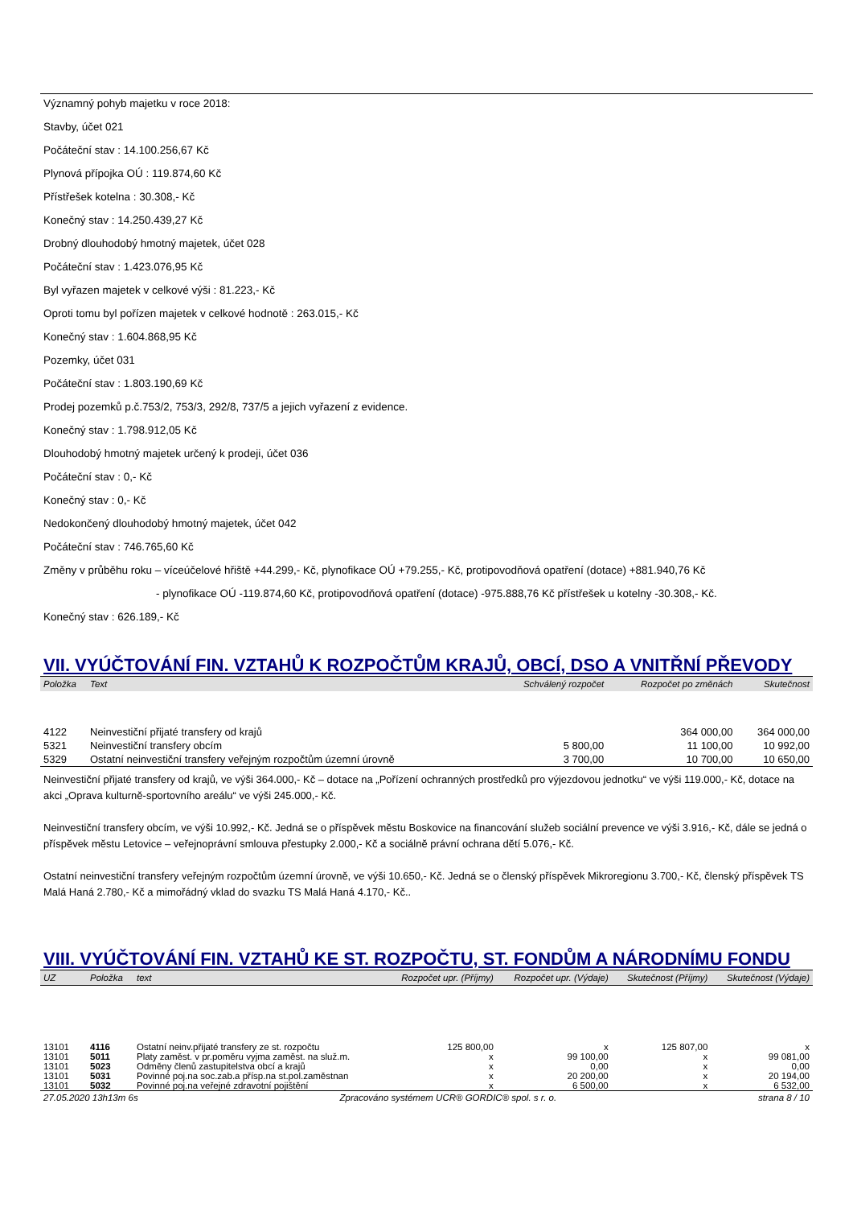Významný pohyb majetku v roce 2018:
Stavby, účet 021
Počáteční stav : 14.100.256,67 Kč
Plynová přípojka OÚ : 119.874,60 Kč
Přístřešek kotelna : 30.308,- Kč
Konečný stav : 14.250.439,27 Kč
Drobný dlouhodobý hmotný majetek, účet 028
Počáteční stav : 1.423.076,95 Kč
Byl vyřazen majetek v celkové výši : 81.223,- Kč
Oproti tomu byl pořízen majetek v celkové hodnotě : 263.015,- Kč
Konečný stav : 1.604.868,95 Kč
Pozemky, účet 031
Počáteční stav : 1.803.190,69 Kč
Prodej pozemků p.č.753/2, 753/3, 292/8, 737/5 a jejich vyřazení z evidence.
Konečný stav : 1.798.912,05 Kč
Dlouhodobý hmotný majetek určený k prodeji, účet 036
Počáteční stav : 0,- Kč
Konečný stav : 0,- Kč
Nedokončený dlouhodobý hmotný majetek, účet 042
Počáteční stav : 746.765,60 Kč
Změny v průběhu roku – víceúčelové hřiště +44.299,- Kč, plynofikace OÚ +79.255,- Kč, protipovodňová opatření (dotace) +881.940,76 Kč
- plynofikace OÚ -119.874,60 Kč, protipovodňová opatření (dotace) -975.888,76 Kč přístřešek u kotelny -30.308,- Kč.
Konečný stav : 626.189,- Kč
VII. VYÚČTOVÁNÍ FIN. VZTAHŮ K ROZPOČTŮM KRAJŮ, OBCÍ, DSO A VNITŘNÍ PŘEVODY
| Položka | Text | Schválený rozpočet | Rozpočet po změnách | Skutečnost |
| --- | --- | --- | --- | --- |
| 4122 | Neinvestiční přijaté transfery od krajů | | 364 000,00 | 364 000,00 |
| 5321 | Neinvestiční transfery obcím | 5 800,00 | 11 100,00 | 10 992,00 |
| 5329 | Ostatní neinvestiční transfery veřejným rozpočtům územní úrovně | 3 700,00 | 10 700,00 | 10 650,00 |
Neinvestiční přijaté transfery od krajů, ve výši 364.000,- Kč – dotace na „Pořízení ochranných prostředků pro výjezdovou jednotku“ ve výši 119.000,- Kč, dotace na akci „Oprava kulturně-sportovního areálu“ ve výši 245.000,- Kč.
Neinvestiční transfery obcím, ve výši 10.992,- Kč. Jedná se o příspěvek městu Boskovice na financování služeb sociální prevence ve výši 3.916,- Kč, dále se jedná o příspěvek městu Letovice – veřejnoprávní smlouva přestupky 2.000,- Kč a sociálně právní ochrana dětí 5.076,- Kč.
Ostatní neinvestiční transfery veřejným rozpočtům územní úrovně, ve výši 10.650,- Kč. Jedná se o členský příspěvek Mikroregionu 3.700,- Kč, členský příspěvek TS Malá Haná 2.780,- Kč a mimořádný vklad do svazku TS Malá Haná 4.170,- Kč..
VIII. VYÚČTOVÁNÍ FIN. VZTAHŮ KE ST. ROZPOČTU, ST. FONDŮM A NÁRODNÍMU FONDU
| UZ | Položka | text | Rozpočet upr. (Příjmy) | Rozpočet upr. (Výdaje) | Skutečnost (Příjmy) | Skutečnost (Výdaje) |
| --- | --- | --- | --- | --- | --- | --- |
| 13101 | 4116 | Ostatní neinv.přijaté transfery ze st. rozpočtu | 125 800,00 | x | 125 807,00 | x |
| 13101 | 5011 | Platy zaměst. v pr.poměru vyjma zaměst. na služ.m. | x | 99 100,00 | x | 99 081,00 |
| 13101 | 5023 | Odměny členů zastupitelstva obcí a krajů | x | 0,00 | x | 0,00 |
| 13101 | 5031 | Povinné poj.na soc.zab.a přísp.na st.pol.zaměstnan | x | 20 200,00 | x | 20 194,00 |
| 13101 | 5032 | Povinné poj.na veřejné zdravotní pojištění | x | 6 500,00 | x | 6 532,00 |
27.05.2020 13h13m 6s Zpracováno systémem UCR® GORDIC® spol. s r. o. strana 8 / 10